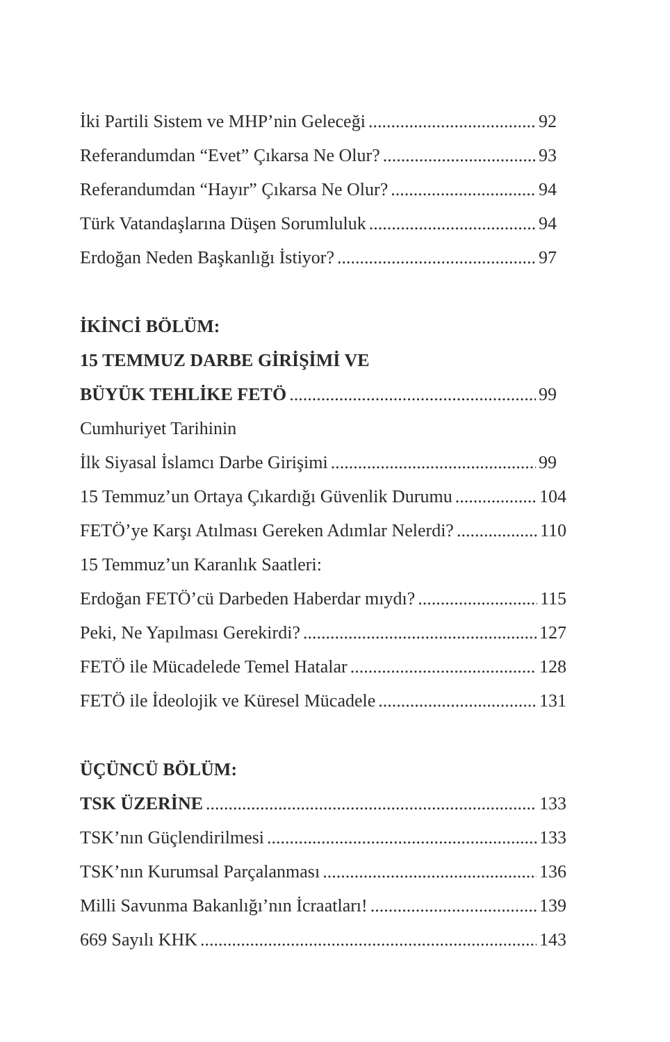İki Partili Sistem ve MHP’nin Geleceği 92
Referandumdan “Evet” Çıkarsa Ne Olur? 93
Referandumdan “Hayır” Çıkarsa Ne Olur? 94
Türk Vatandaşlarına Düşen Sorumluluk 94
Erdoğan Neden Başkanlığı İstiyor? 97
İKİNCİ BÖLÜM:
15 TEMMUZ DARBE GİRİŞİMİ VE
BÜYÜK TEHLİKE FETÖ 99
Cumhuriyet Tarihinin
İlk Siyasal İslamcı Darbe Girişimi 99
15 Temmuz’un Ortaya Çıkardığı Güvenlik Durumu 104
FETÖ’ye Karşı Atılması Gereken Adımlar Nelerdi? 110
15 Temmuz’un Karanlık Saatleri:
Erdoğan FETÖ’cü Darbeden Haberdar mıydı? 115
Peki, Ne Yapılması Gerekirdi? 127
FETÖ ile Mücadelede Temel Hatalar 128
FETÖ ile İdeolojik ve Küresel Mücadele 131
ÜÇÜNCÜ BÖLÜM:
TSK ÜZERİNE 133
TSK’nın Güçlendirilmesi 133
TSK’nın Kurumsal Parçalanması 136
Milli Savunma Bakanlığı’nın İcraatları! 139
669 Sayılı KHK 143